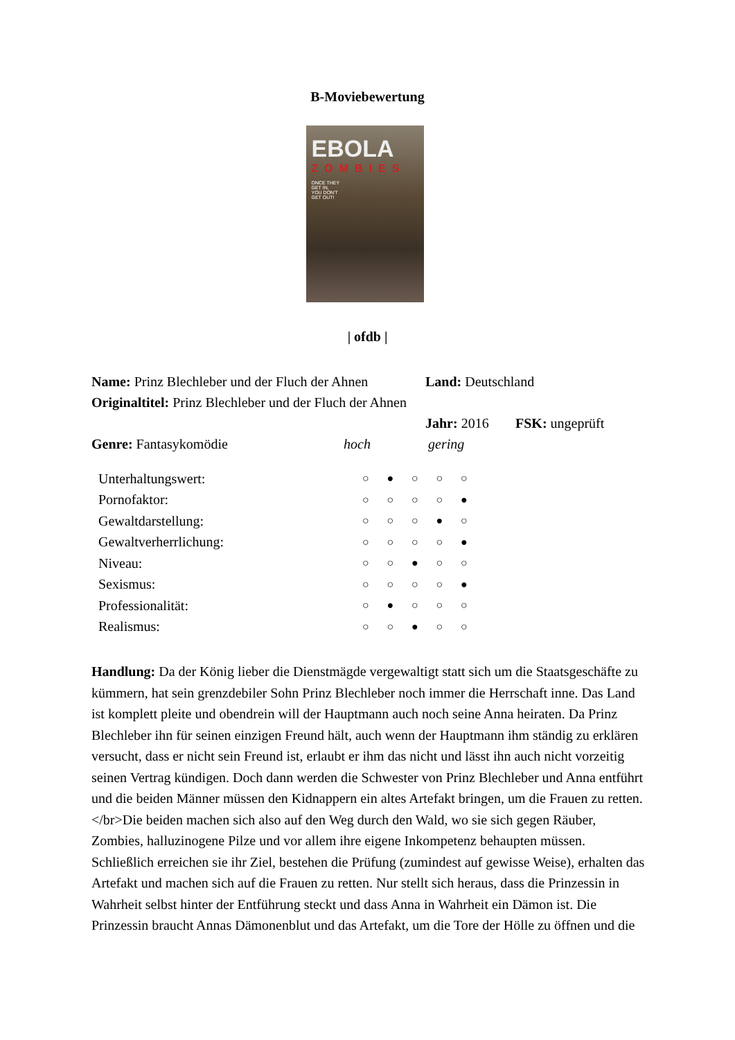B-Moviebewertung
EBOLA
ZOMBIES
ONCE THEY
GET IN,
YOU DON'T
GET OUT!
| ofdb |
| Name: Prinz Blechleber und der Fluch der Ahnen | Land: Deutschland | |
| Originaltitel: Prinz Blechleber und der Fluch der Ahnen | | |
| | Jahr: 2016 | FSK: ungeprüft |
| Genre: Fantasykomödie | hoch | gering |
| Unterhaltungswert: | ○ | ● | ○ | ○ | ○ |
| Pornofaktor: | ○ | ○ | ○ | ○ | ● |
| Gewaltdarstellung: | ○ | ○ | ○ | ● | ○ |
| Gewaltverherrlichung: | ○ | ○ | ○ | ○ | ● |
| Niveau: | ○ | ○ | ● | ○ | ○ |
| Sexismus: | ○ | ○ | ○ | ○ | ● |
| Professionalität: | ○ | ● | ○ | ○ | ○ |
| Realismus: | ○ | ○ | ● | ○ | ○ |
Handlung: Da der König lieber die Dienstmägde vergewaltigt statt sich um die Staatsgeschäfte zu kümmern, hat sein grenzdebiler Sohn Prinz Blechleber noch immer die Herrschaft inne. Das Land ist komplett pleite und obendrein will der Hauptmann auch noch seine Anna heiraten. Da Prinz Blechleber ihn für seinen einzigen Freund hält, auch wenn der Hauptmann ihm ständig zu erklären versucht, dass er nicht sein Freund ist, erlaubt er ihm das nicht und lässt ihn auch nicht vorzeitig seinen Vertrag kündigen. Doch dann werden die Schwester von Prinz Blechleber und Anna entführt und die beiden Männer müssen den Kidnappern ein altes Artefakt bringen, um die Frauen zu retten. </br>Die beiden machen sich also auf den Weg durch den Wald, wo sie sich gegen Räuber, Zombies, halluzinogene Pilze und vor allem ihre eigene Inkompetenz behaupten müssen. Schließlich erreichen sie ihr Ziel, bestehen die Prüfung (zumindest auf gewisse Weise), erhalten das Artefakt und machen sich auf die Frauen zu retten. Nur stellt sich heraus, dass die Prinzessin in Wahrheit selbst hinter der Entführung steckt und dass Anna in Wahrheit ein Dämon ist. Die Prinzessin braucht Annas Dämonenblut und das Artefakt, um die Tore der Hölle zu öffnen und die